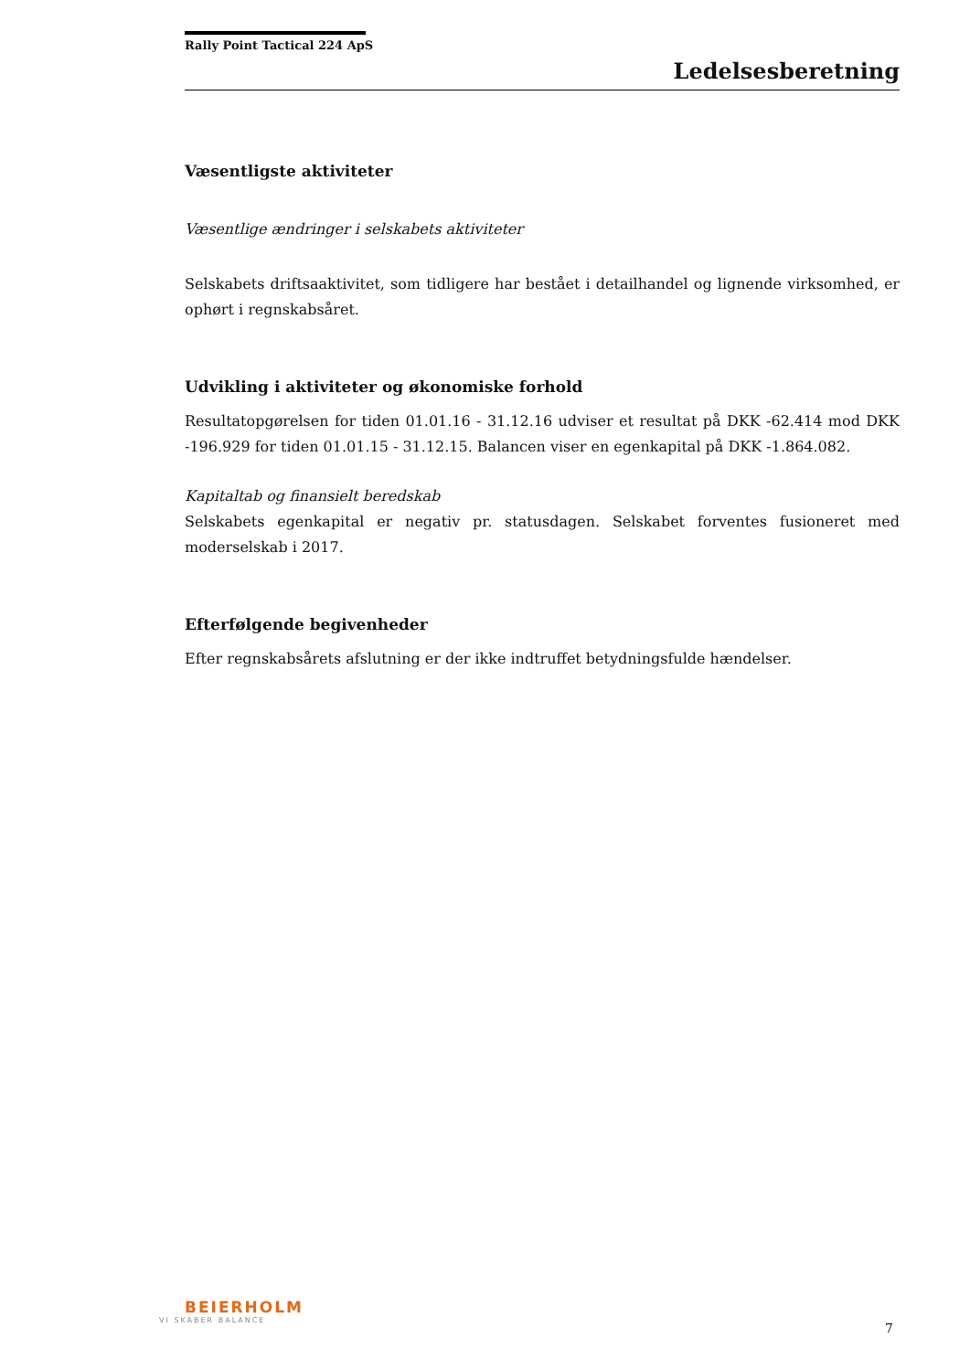Rally Point Tactical 224 ApS
Ledelsesberetning
Væsentligste aktiviteter
Væsentlige ændringer i selskabets aktiviteter
Selskabets driftsaaktivitet, som tidligere har bestået i detailhandel og lignende virksomhed, er ophørt i regnskabsåret.
Udvikling i aktiviteter og økonomiske forhold
Resultatopgørelsen for tiden 01.01.16 - 31.12.16 udviser et resultat på DKK -62.414 mod DKK -196.929 for tiden 01.01.15 - 31.12.15. Balancen viser en egenkapital på DKK -1.864.082.
Kapitaltab og finansielt beredskab
Selskabets egenkapital er negativ pr. statusdagen. Selskabet forventes fusioneret med moderselskab i 2017.
Efterfølgende begivenheder
Efter regnskabsårets afslutning er der ikke indtruffet betydningsfulde hændelser.
BEIERHOLM
VI SKABER BALANCE
7